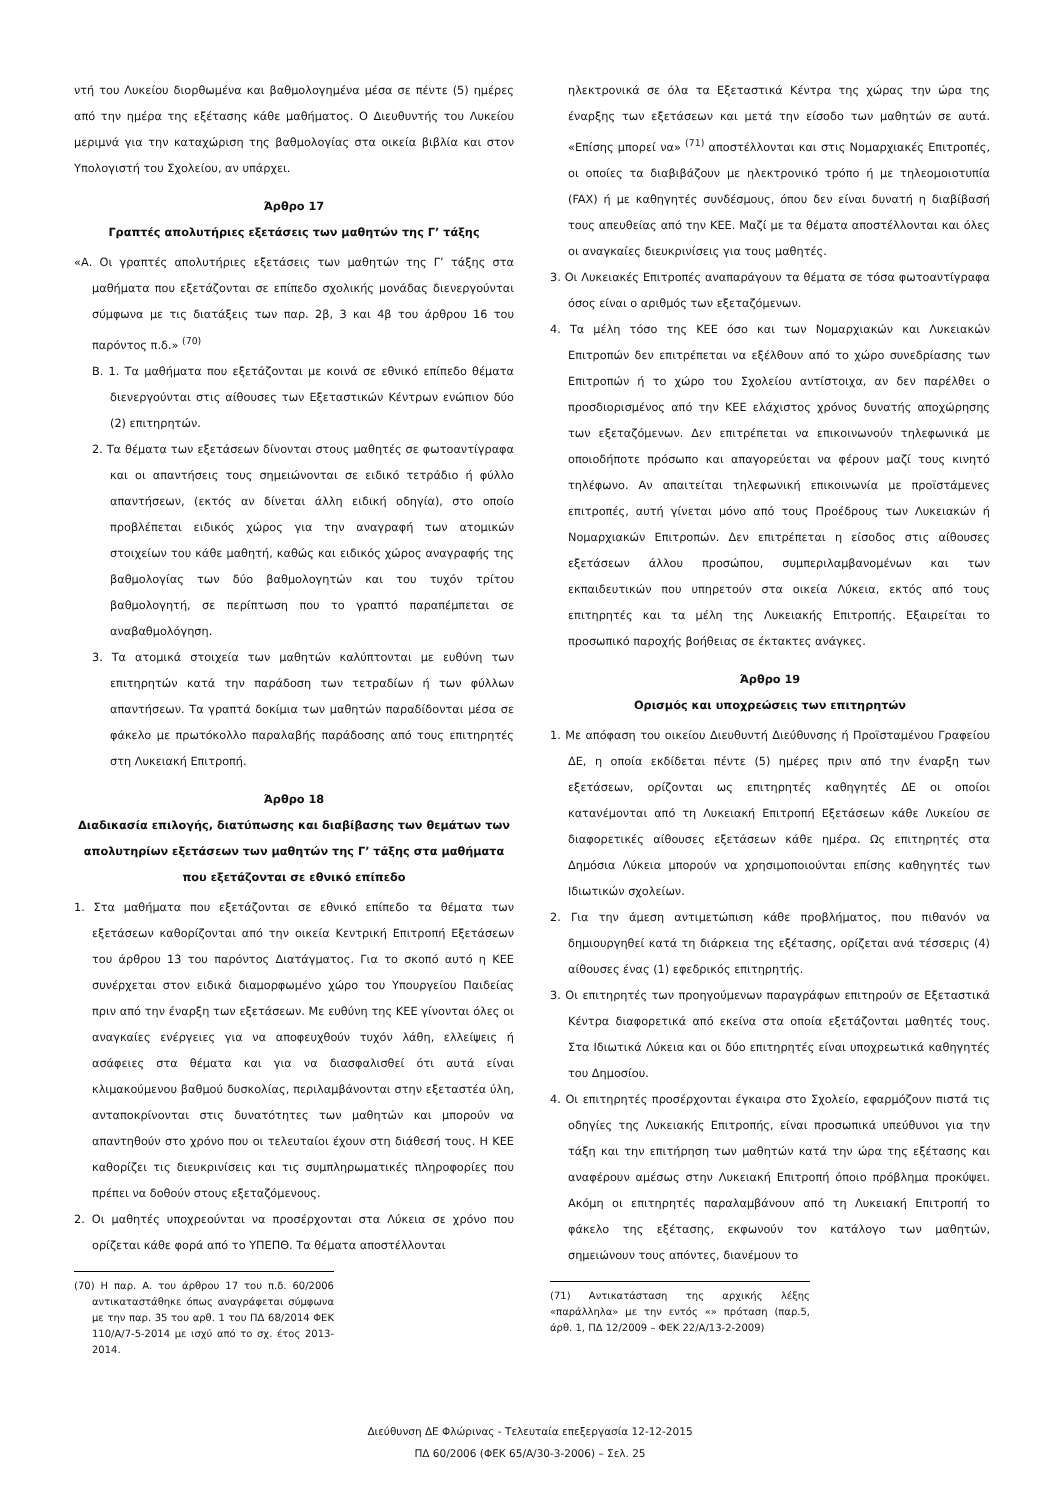ντή του Λυκείου διορθωμένα και βαθμολογημένα μέσα σε πέντε (5) ημέρες από την ημέρα της εξέτασης κάθε μαθήματος. Ο Διευθυντής του Λυκείου μεριμνά για την καταχώριση της βαθμολογίας στα οικεία βιβλία και στον Υπολογιστή του Σχολείου, αν υπάρχει.
Άρθρο 17
Γραπτές απολυτήριες εξετάσεις των μαθητών της Γ’ τάξης
«Α. Οι γραπτές απολυτήριες εξετάσεις των μαθητών της Γ’ τάξης στα μαθήματα που εξετάζονται σε επίπεδο σχολικής μονάδας διενεργούνται σύμφωνα με τις διατάξεις των παρ. 2β, 3 και 4β του άρθρου 16 του παρόντος π.δ.» <sup>(70)</sup>
Β. 1. Τα μαθήματα που εξετάζονται με κοινά σε εθνικό επίπεδο θέματα διενεργούνται στις αίθουσες των Εξεταστικών Κέντρων ενώπιον δύο (2) επιτηρητών.
2. Τα θέματα των εξετάσεων δίνονται στους μαθητές σε φωτοαντίγραφα και οι απαντήσεις τους σημειώνονται σε ειδικό τετράδιο ή φύλλο απαντήσεων, (εκτός αν δίνεται άλλη ειδική οδηγία), στο οποίο προβλέπεται ειδικός χώρος για την αναγραφή των ατομικών στοιχείων του κάθε μαθητή, καθώς και ειδικός χώρος αναγραφής της βαθμολογίας των δύο βαθμολογητών και του τυχόν τρίτου βαθμολογητή, σε περίπτωση που το γραπτό παραπέμπεται σε αναβαθμολόγηση.
3. Τα ατομικά στοιχεία των μαθητών καλύπτονται με ευθύνη των επιτηρητών κατά την παράδοση των τετραδίων ή των φύλλων απαντήσεων. Τα γραπτά δοκίμια των μαθητών παραδίδονται μέσα σε φάκελο με πρωτόκολλο παραλαβής παράδοσης από τους επιτηρητές στη Λυκειακή Επιτροπή.
Άρθρο 18
Διαδικασία επιλογής, διατύπωσης και διαβίβασης των θεμάτων των απολυτηρίων εξετάσεων των μαθητών της Γ’ τάξης στα μαθήματα που εξετάζονται σε εθνικό επίπεδο
1. Στα μαθήματα που εξετάζονται σε εθνικό επίπεδο τα θέματα των εξετάσεων καθορίζονται από την οικεία Κεντρική Επιτροπή Εξετάσεων του άρθρου 13 του παρόντος Διατάγματος. Για το σκοπό αυτό η ΚΕΕ συνέρχεται στον ειδικά διαμορφωμένο χώρο του Υπουργείου Παιδείας πριν από την έναρξη των εξετάσεων. Με ευθύνη της ΚΕΕ γίνονται όλες οι αναγκαίες ενέργειες για να αποφευχθούν τυχόν λάθη, ελλείψεις ή ασάφειες στα θέματα και για να διασφαλισθεί ότι αυτά είναι κλιμακούμενου βαθμού δυσκολίας, περιλαμβάνονται στην εξεταστέα ύλη, ανταποκρίνονται στις δυνατότητες των μαθητών και μπορούν να απαντηθούν στο χρόνο που οι τελευταίοι έχουν στη διάθεσή τους. Η ΚΕΕ καθορίζει τις διευκρινίσεις και τις συμπληρωματικές πληροφορίες που πρέπει να δοθούν στους εξεταζόμενους.
2. Οι μαθητές υποχρεούνται να προσέρχονται στα Λύκεια σε χρόνο που ορίζεται κάθε φορά από το ΥΠΕΠΘ. Τα θέματα αποστέλλονται
(70) Η παρ. Α. του άρθρου 17 του π.δ. 60/2006 αντικαταστάθηκε όπως αναγράφεται σύμφωνα με την παρ. 35 του αρθ. 1 του ΠΔ 68/2014 ΦΕΚ 110/Α/7-5-2014 με ισχύ από το σχ. έτος 2013-2014.
ηλεκτρονικά σε όλα τα Εξεταστικά Κέντρα της χώρας την ώρα της έναρξης των εξετάσεων και μετά την είσοδο των μαθητών σε αυτά. «Επίσης μπορεί να» <sup>(71)</sup> αποστέλλονται και στις Νομαρχιακές Επιτροπές, οι οποίες τα διαβιβάζουν με ηλεκτρονικό τρόπο ή με τηλεομοιοτυπία (FAX) ή με καθηγητές συνδέσμους, όπου δεν είναι δυνατή η διαβίβασή τους απευθείας από την ΚΕΕ. Μαζί με τα θέματα αποστέλλονται και όλες οι αναγκαίες διευκρινίσεις για τους μαθητές.
3. Οι Λυκειακές Επιτροπές αναπαράγουν τα θέματα σε τόσα φωτοαντίγραφα όσος είναι ο αριθμός των εξεταζόμενων.
4. Τα μέλη τόσο της ΚΕΕ όσο και των Νομαρχιακών και Λυκειακών Επιτροπών δεν επιτρέπεται να εξέλθουν από το χώρο συνεδρίασης των Επιτροπών ή το χώρο του Σχολείου αντίστοιχα, αν δεν παρέλθει ο προσδιορισμένος από την ΚΕΕ ελάχιστος χρόνος δυνατής αποχώρησης των εξεταζόμενων. Δεν επιτρέπεται να επικοινωνούν τηλεφωνικά με οποιοδήποτε πρόσωπο και απαγορεύεται να φέρουν μαζί τους κινητό τηλέφωνο. Αν απαιτείται τηλεφωνική επικοινωνία με προϊστάμενες επιτροπές, αυτή γίνεται μόνο από τους Προέδρους των Λυκειακών ή Νομαρχιακών Επιτροπών. Δεν επιτρέπεται η είσοδος στις αίθουσες εξετάσεων άλλου προσώπου, συμπεριλαμβανομένων και των εκπαιδευτικών που υπηρετούν στα οικεία Λύκεια, εκτός από τους επιτηρητές και τα μέλη της Λυκειακής Επιτροπής. Εξαιρείται το προσωπικό παροχής βοήθειας σε έκτακτες ανάγκες.
Άρθρο 19
Ορισμός και υποχρεώσεις των επιτηρητών
1. Με απόφαση του οικείου Διευθυντή Διεύθυνσης ή Προϊσταμένου Γραφείου ΔΕ, η οποία εκδίδεται πέντε (5) ημέρες πριν από την έναρξη των εξετάσεων, ορίζονται ως επιτηρητές καθηγητές ΔΕ οι οποίοι κατανέμονται από τη Λυκειακή Επιτροπή Εξετάσεων κάθε Λυκείου σε διαφορετικές αίθουσες εξετάσεων κάθε ημέρα. Ως επιτηρητές στα Δημόσια Λύκεια μπορούν να χρησιμοποιούνται επίσης καθηγητές των Ιδιωτικών σχολείων.
2. Για την άμεση αντιμετώπιση κάθε προβλήματος, που πιθανόν να δημιουργηθεί κατά τη διάρκεια της εξέτασης, ορίζεται ανά τέσσερις (4) αίθουσες ένας (1) εφεδρικός επιτηρητής.
3. Οι επιτηρητές των προηγούμενων παραγράφων επιτηρούν σε Εξεταστικά Κέντρα διαφορετικά από εκείνα στα οποία εξετάζονται μαθητές τους. Στα Ιδιωτικά Λύκεια και οι δύο επιτηρητές είναι υποχρεωτικά καθηγητές του Δημοσίου.
4. Οι επιτηρητές προσέρχονται έγκαιρα στο Σχολείο, εφαρμόζουν πιστά τις οδηγίες της Λυκειακής Επιτροπής, είναι προσωπικά υπεύθυνοι για την τάξη και την επιτήρηση των μαθητών κατά την ώρα της εξέτασης και αναφέρουν αμέσως στην Λυκειακή Επιτροπή όποιο πρόβλημα προκύψει. Ακόμη οι επιτηρητές παραλαμβάνουν από τη Λυκειακή Επιτροπή το φάκελο της εξέτασης, εκφωνούν τον κατάλογο των μαθητών, σημειώνουν τους απόντες, διανέμουν το
(71) Αντικατάσταση της αρχικής λέξης «παράλληλα» με την εντός «» πρόταση (παρ.5, άρθ. 1, ΠΔ 12/2009 – ΦΕΚ 22/Α/13-2-2009)
Διεύθυνση ΔΕ Φλώρινας - Τελευταία επεξεργασία 12-12-2015
ΠΔ 60/2006 (ΦΕΚ 65/Α/30-3-2006) – Σελ. 25